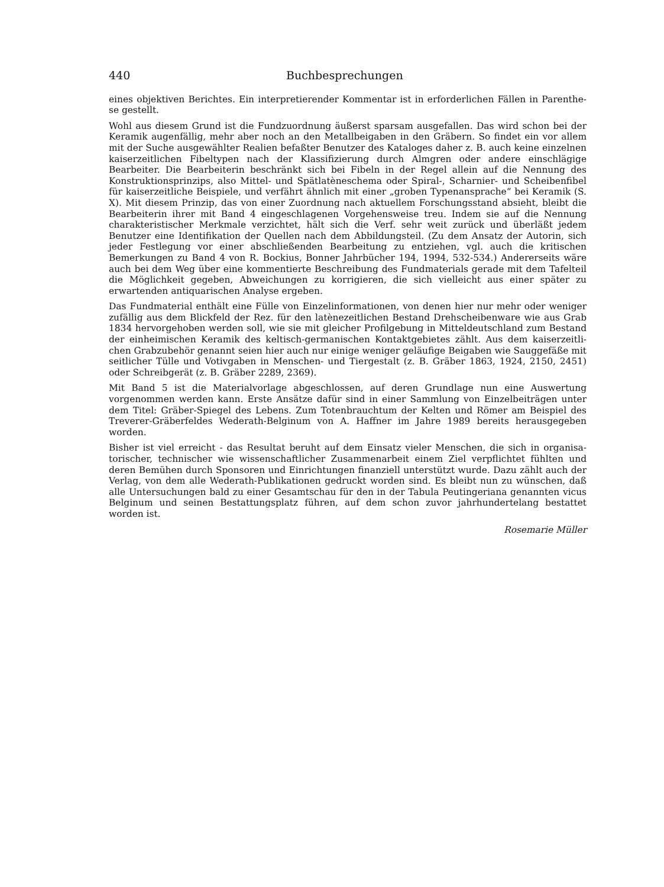440 Buchbesprechungen
eines objektiven Berichtes. Ein interpretierender Kommentar ist in erforderlichen Fällen in Parenthe-se gestellt.
Wohl aus diesem Grund ist die Fundzuordnung äußerst sparsam ausgefallen. Das wird schon bei der Keramik augenfällig, mehr aber noch an den Metallbeigaben in den Gräbern. So findet ein vor allem mit der Suche ausgewählter Realien befaßter Benutzer des Kataloges daher z. B. auch keine einzelnen kaiserzeitlichen Fibeltypen nach der Klassifizierung durch Almgren oder andere einschlägige Bearbeiter. Die Bearbeiterin beschränkt sich bei Fibeln in der Regel allein auf die Nennung des Konstruktionsprinzips, also Mittel- und Spätlatèneschema oder Spiral-, Scharnier- und Scheibenfibel für kaiserzeitliche Beispiele, und verfährt ähnlich mit einer „groben Typenansprache“ bei Keramik (S. X). Mit diesem Prinzip, das von einer Zuordnung nach aktuellem Forschungsstand absieht, bleibt die Bearbeiterin ihrer mit Band 4 eingeschlagenen Vorgehensweise treu. Indem sie auf die Nennung charakteristischer Merkmale verzichtet, hält sich die Verf. sehr weit zurück und überläßt jedem Benutzer eine Identifikation der Quellen nach dem Abbildungsteil. (Zu dem Ansatz der Autorin, sich jeder Festlegung vor einer abschließenden Bearbeitung zu entziehen, vgl. auch die kritischen Bemerkungen zu Band 4 von R. Bockius, Bonner Jahrbücher 194, 1994, 532-534.) Andererseits wäre auch bei dem Weg über eine kommentierte Beschreibung des Fundmaterials gerade mit dem Tafelteil die Möglichkeit gegeben, Abweichungen zu korrigieren, die sich vielleicht aus einer später zu erwartenden antiquarischen Analyse ergeben.
Das Fundmaterial enthält eine Fülle von Einzelinformationen, von denen hier nur mehr oder weniger zufällig aus dem Blickfeld der Rez. für den latènezeitlichen Bestand Drehscheibenware wie aus Grab 1834 hervorgehoben werden soll, wie sie mit gleicher Profilgebung in Mitteldeutschland zum Bestand der einheimischen Keramik des keltisch-germanischen Kontaktgebietes zählt. Aus dem kaiserzeitli-chen Grabzubehör genannt seien hier auch nur einige weniger geläufige Beigaben wie Sauggefäße mit seitlicher Tülle und Votivgaben in Menschen- und Tiergestalt (z. B. Gräber 1863, 1924, 2150, 2451) oder Schreibgerät (z. B. Gräber 2289, 2369).
Mit Band 5 ist die Materialvorlage abgeschlossen, auf deren Grundlage nun eine Auswertung vorgenommen werden kann. Erste Ansätze dafür sind in einer Sammlung von Einzelbeiträgen unter dem Titel: Gräber-Spiegel des Lebens. Zum Totenbrauchtum der Kelten und Römer am Beispiel des Treverer-Gräberfeldes Wederath-Belginum von A. Haffner im Jahre 1989 bereits herausgegeben worden.
Bisher ist viel erreicht - das Resultat beruht auf dem Einsatz vieler Menschen, die sich in organisa-torischer, technischer wie wissenschaftlicher Zusammenarbeit einem Ziel verpflichtet fühlten und deren Bemühen durch Sponsoren und Einrichtungen finanziell unterstützt wurde. Dazu zählt auch der Verlag, von dem alle Wederath-Publikationen gedruckt worden sind. Es bleibt nun zu wünschen, daß alle Untersuchungen bald zu einer Gesamtschau für den in der Tabula Peutingeriana genannten vicus Belginum und seinen Bestattungsplatz führen, auf dem schon zuvor jahrhundertelang bestattet worden ist.
Rosemarie Müller